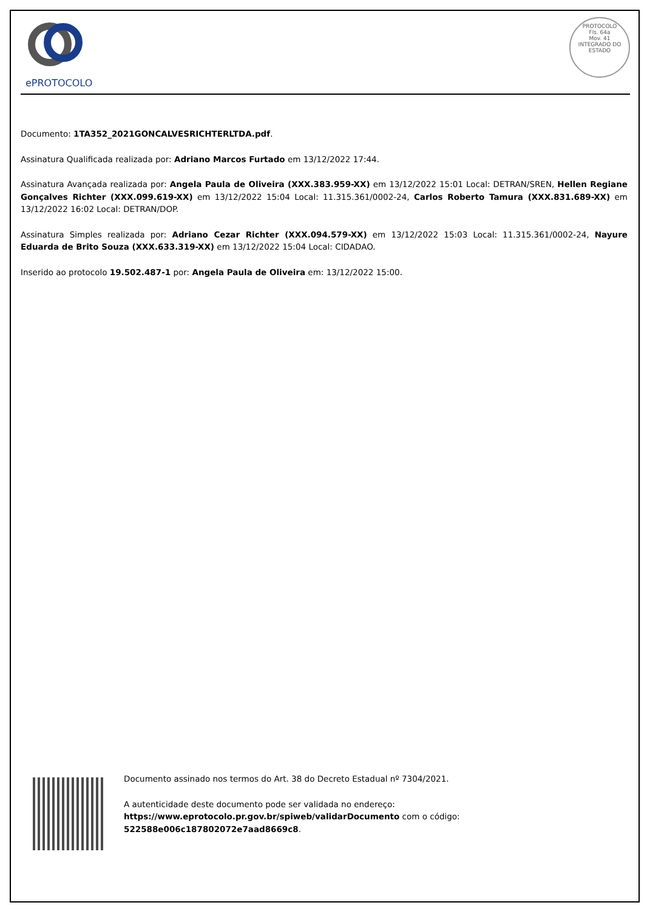ePROTOCOLO
PROTOCOLO
Fls. 64a
Mov. 41
INTEGRADO DO ESTADO
Documento: 1TA352_2021GONCALVESRICHTERLTDA.pdf.
Assinatura Qualificada realizada por: Adriano Marcos Furtado em 13/12/2022 17:44.
Assinatura Avançada realizada por: Angela Paula de Oliveira (XXX.383.959-XX) em 13/12/2022 15:01 Local: DETRAN/SREN, Hellen Regiane Gonçalves Richter (XXX.099.619-XX) em 13/12/2022 15:04 Local: 11.315.361/0002-24, Carlos Roberto Tamura (XXX.831.689-XX) em 13/12/2022 16:02 Local: DETRAN/DOP.
Assinatura Simples realizada por: Adriano Cezar Richter (XXX.094.579-XX) em 13/12/2022 15:03 Local: 11.315.361/0002-24, Nayure Eduarda de Brito Souza (XXX.633.319-XX) em 13/12/2022 15:04 Local: CIDADAO.
Inserido ao protocolo 19.502.487-1 por: Angela Paula de Oliveira em: 13/12/2022 15:00.
Documento assinado nos termos do Art. 38 do Decreto Estadual nº 7304/2021.
A autenticidade deste documento pode ser validada no endereço: https://www.eprotocolo.pr.gov.br/spiweb/validarDocumento com o código: 522588e006c187802072e7aad8669c8.